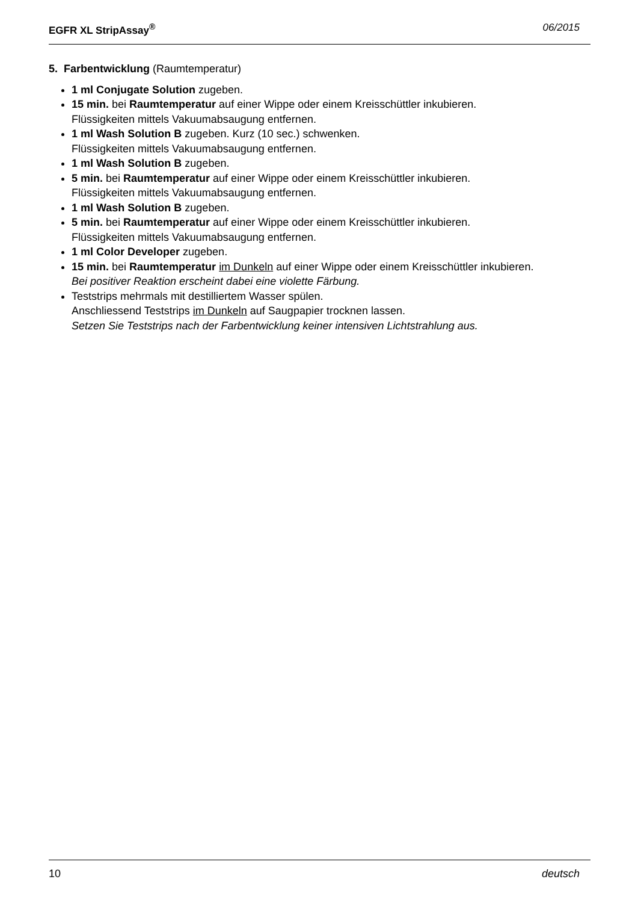EGFR XL StripAssay<sup>®</sup> 06/2015
5. Farbentwicklung (Raumtemperatur)
1 ml Conjugate Solution zugeben.
15 min. bei Raumtemperatur auf einer Wippe oder einem Kreisschüttler inkubieren.
Flüssigkeiten mittels Vakuumabsaugung entfernen.
1 ml Wash Solution B zugeben. Kurz (10 sec.) schwenken.
Flüssigkeiten mittels Vakuumabsaugung entfernen.
1 ml Wash Solution B zugeben.
5 min. bei Raumtemperatur auf einer Wippe oder einem Kreisschüttler inkubieren.
Flüssigkeiten mittels Vakuumabsaugung entfernen.
1 ml Wash Solution B zugeben.
5 min. bei Raumtemperatur auf einer Wippe oder einem Kreisschüttler inkubieren.
Flüssigkeiten mittels Vakuumabsaugung entfernen.
1 ml Color Developer zugeben.
15 min. bei Raumtemperatur im Dunkeln auf einer Wippe oder einem Kreisschüttler inkubieren.
Bei positiver Reaktion erscheint dabei eine violette Färbung.
Teststrips mehrmals mit destilliertem Wasser spülen.
Anschliessend Teststrips im Dunkeln auf Saugpapier trocknen lassen.
Setzen Sie Teststrips nach der Farbentwicklung keiner intensiven Lichtstrahlung aus.
10 deutsch